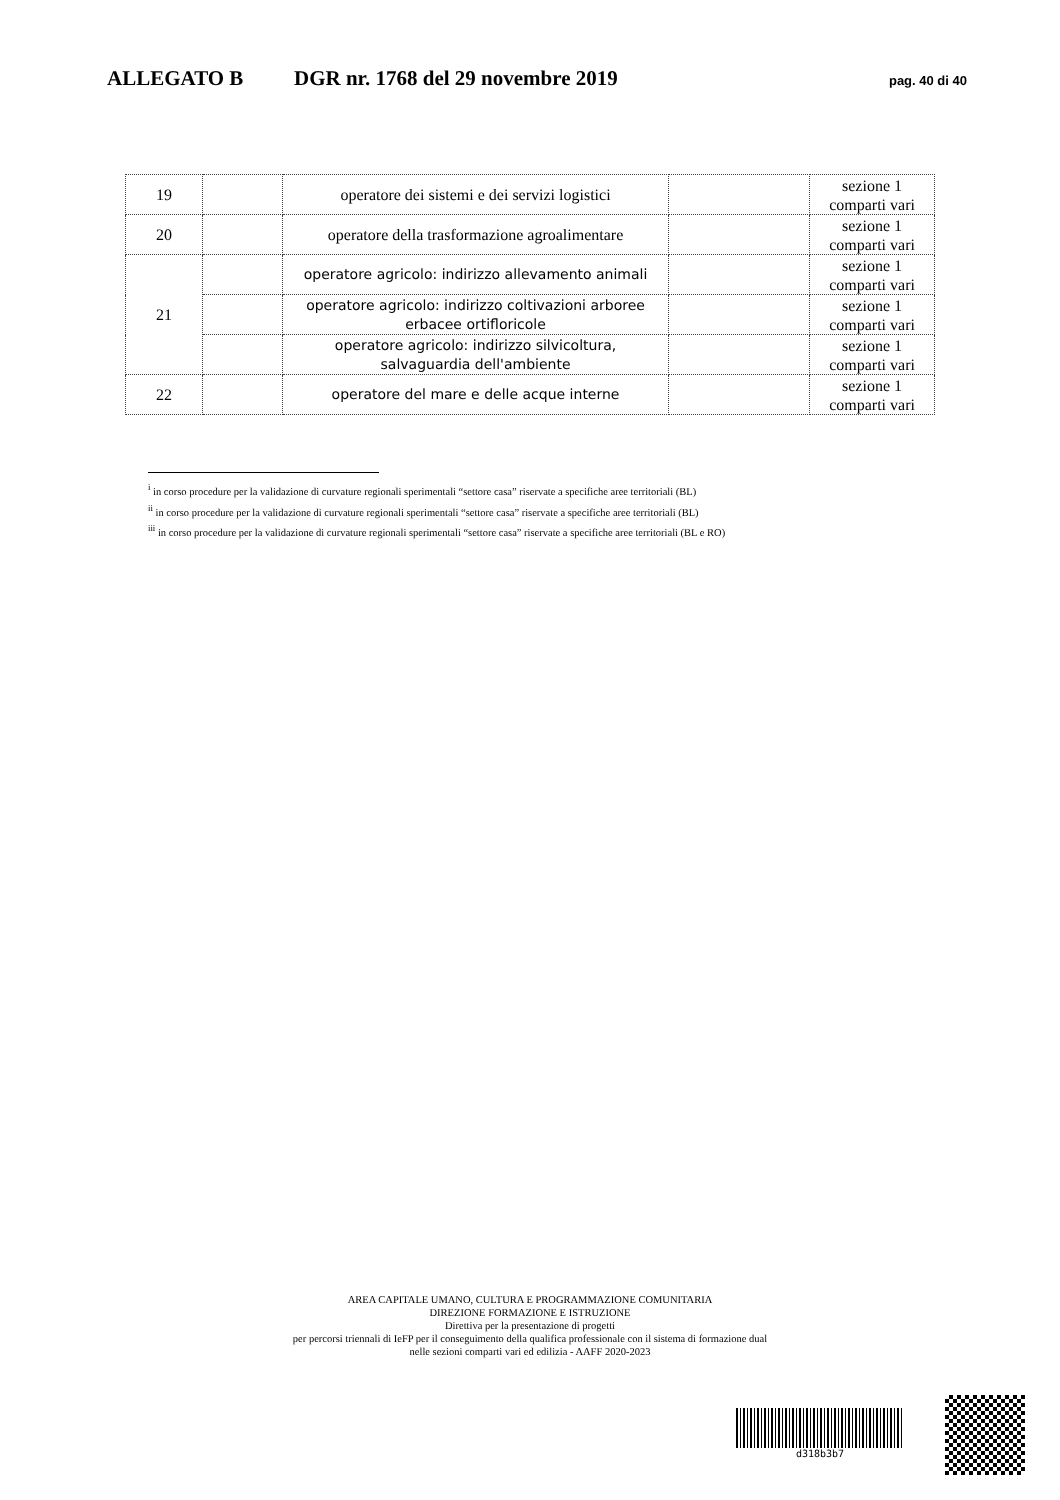ALLEGATO B DGR nr. 1768 del 29 novembre 2019 pag. 40 di 40
| 19 | | operatore dei sistemi e dei servizi logistici | | sezione 1 comparti vari |
| 20 | | operatore della trasformazione agroalimentare | | sezione 1 comparti vari |
| 21 | | operatore agricolo: indirizzo allevamento animali | | sezione 1 comparti vari |
| | | operatore agricolo: indirizzo coltivazioni arboree erbacee ortifloricole | | sezione 1 comparti vari |
| | | operatore agricolo: indirizzo silvicoltura, salvaguardia dell'ambiente | | sezione 1 comparti vari |
| 22 | | operatore del mare e delle acque interne | | sezione 1 comparti vari |
<sup>i</sup> in corso procedure per la validazione di curvature regionali sperimentali “settore casa” riservate a specifiche aree territoriali (BL)
<sup>ii</sup> in corso procedure per la validazione di curvature regionali sperimentali “settore casa” riservate a specifiche aree territoriali (BL)
<sup>iii</sup> in corso procedure per la validazione di curvature regionali sperimentali “settore casa” riservate a specifiche aree territoriali (BL e RO)
AREA CAPITALE UMANO, CULTURA E PROGRAMMAZIONE COMUNITARIA
DIREZIONE FORMAZIONE E ISTRUZIONE
Direttiva per la presentazione di progetti
per percorsi triennali di IeFP per il conseguimento della qualifica professionale con il sistema di formazione dual
nelle sezioni comparti vari ed edilizia - AAFF 2020-2023
d318b3b7